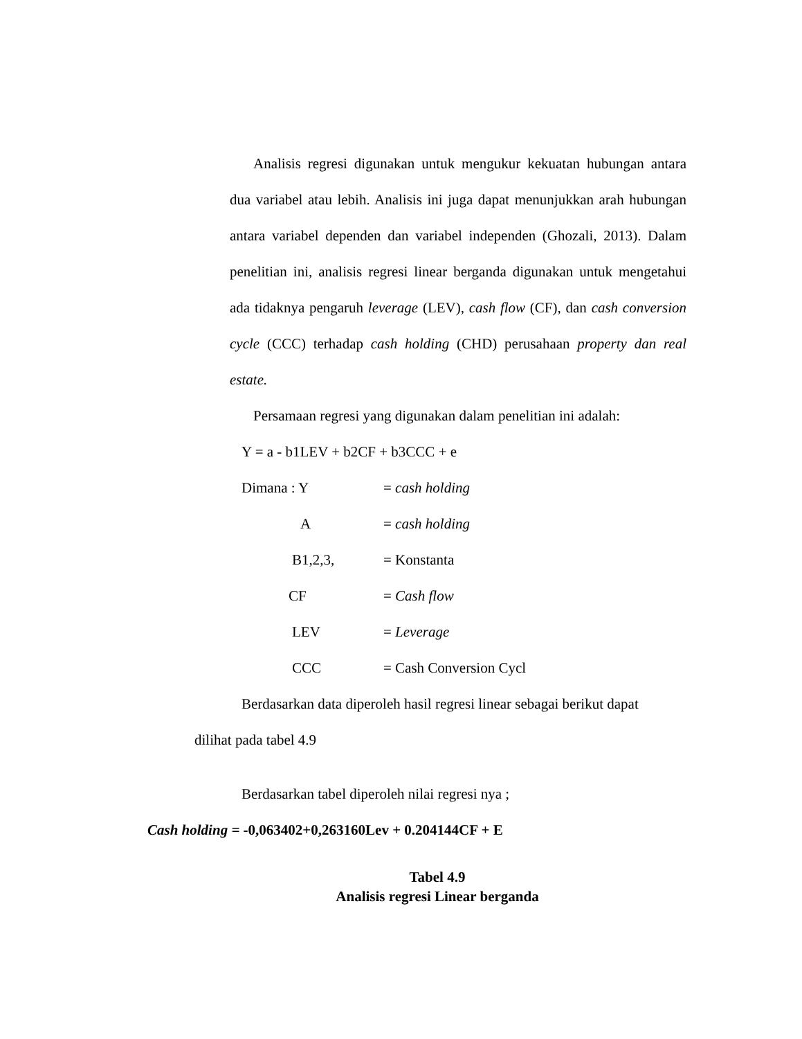Analisis regresi digunakan untuk mengukur kekuatan hubungan antara dua variabel atau lebih. Analisis ini juga dapat menunjukkan arah hubungan antara variabel dependen dan variabel independen (Ghozali, 2013). Dalam penelitian ini, analisis regresi linear berganda digunakan untuk mengetahui ada tidaknya pengaruh leverage (LEV), cash flow (CF), dan cash conversion cycle (CCC) terhadap cash holding (CHD) perusahaan property dan real estate.
Persamaan regresi yang digunakan dalam penelitian ini adalah:
Y = a - b1LEV + b2CF + b3CCC + e
Dimana : Y = cash holding
A = cash holding
B1,2,3, = Konstanta
CF = Cash flow
LEV = Leverage
CCC = Cash Conversion Cycl
Berdasarkan data diperoleh hasil regresi linear sebagai berikut dapat
dilihat pada tabel 4.9
Berdasarkan tabel diperoleh nilai regresi nya ;
Cash holding = -0,063402+0,263160Lev + 0.204144CF + E
Tabel 4.9
Analisis regresi Linear berganda